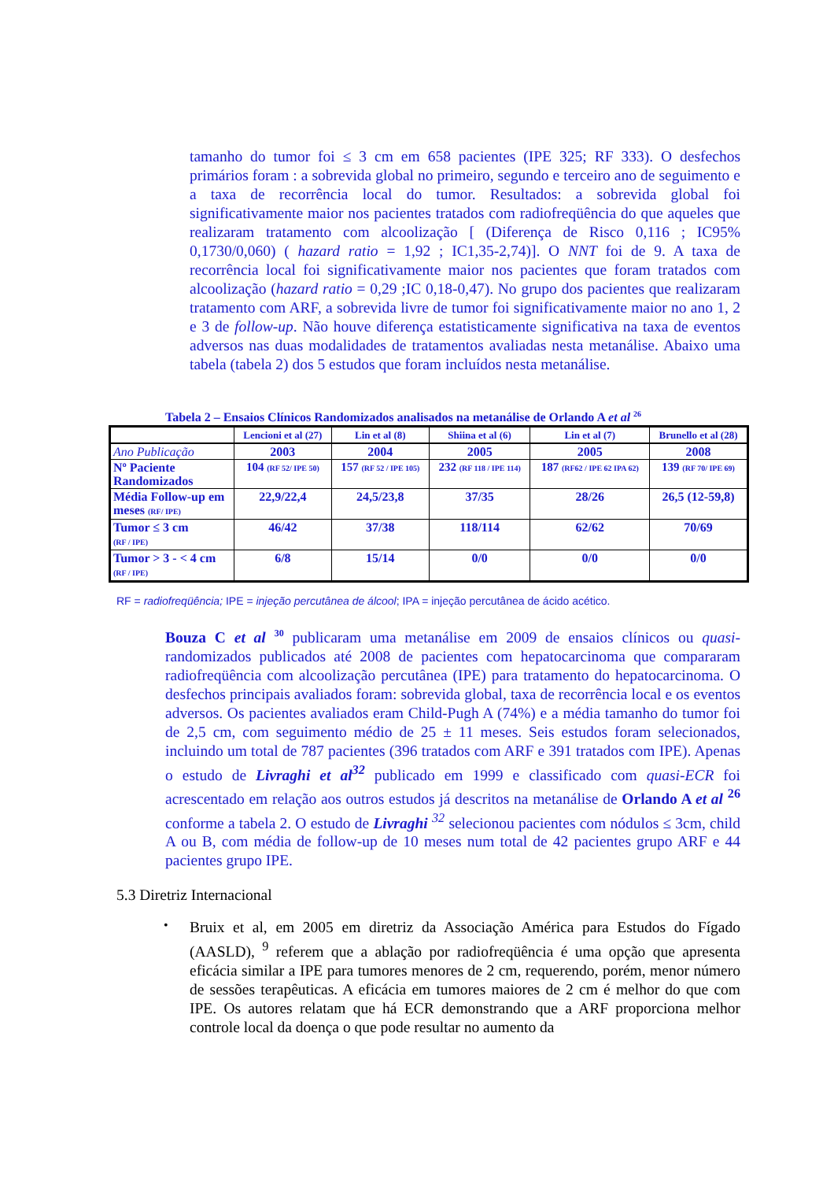tamanho do tumor foi ≤ 3 cm em 658 pacientes (IPE 325; RF 333). O desfechos primários foram : a sobrevida global no primeiro, segundo e terceiro ano de seguimento e a taxa de recorrência local do tumor. Resultados: a sobrevida global foi significativamente maior nos pacientes tratados com radiofreqüência do que aqueles que realizaram tratamento com alcoolização [ (Diferença de Risco 0,116 ; IC95% 0,1730/0,060) ( hazard ratio = 1,92 ; IC1,35-2,74)]. O NNT foi de 9. A taxa de recorrência local foi significativamente maior nos pacientes que foram tratados com alcoolização (hazard ratio = 0,29 ;IC 0,18-0,47). No grupo dos pacientes que realizaram tratamento com ARF, a sobrevida livre de tumor foi significativamente maior no ano 1, 2 e 3 de follow-up. Não houve diferença estatisticamente significativa na taxa de eventos adversos nas duas modalidades de tratamentos avaliadas nesta metanálise. Abaixo uma tabela (tabela 2) dos 5 estudos que foram incluídos nesta metanálise.
Tabela 2 – Ensaios Clínicos Randomizados analisados na metanálise de Orlando A et al <sup>26</sup>
| | Lencioni et al (27) | Lin et al (8) | Shiina et al (6) | Lin et al (7) | Brunello et al (28) |
| --- | --- | --- | --- | --- | --- |
| Ano Publicação | 2003 | 2004 | 2005 | 2005 | 2008 |
| Nº Paciente Randomizados | 104 (RF 52/ IPE 50) | 157 (RF 52 / IPE 105) | 232 (RF 118 / IPE 114) | 187 (RF62 / IPE 62 IPA 62) | 139 (RF 70/ IPE 69) |
| Média Follow-up em meses (RF/ IPE) | 22,9/22,4 | 24,5/23,8 | 37/35 | 28/26 | 26,5 (12-59,8) |
| Tumor ≤ 3 cm (RF / IPE) | 46/42 | 37/38 | 118/114 | 62/62 | 70/69 |
| Tumor > 3 - < 4 cm (RF / IPE) | 6/8 | 15/14 | 0/0 | 0/0 | 0/0 |
RF = radiofreqüência; IPE = injeção percutânea de álcool; IPA = injeção percutânea de ácido acético.
Bouza C et al <sup>30</sup> publicaram uma metanálise em 2009 de ensaios clínicos ou quasi-randomizados publicados até 2008 de pacientes com hepatocarcinoma que compararam radiofreqüência com alcoolização percutânea (IPE) para tratamento do hepatocarcinoma. O desfechos principais avaliados foram: sobrevida global, taxa de recorrência local e os eventos adversos. Os pacientes avaliados eram Child-Pugh A (74%) e a média tamanho do tumor foi de 2,5 cm, com seguimento médio de 25 ± 11 meses. Seis estudos foram selecionados, incluindo um total de 787 pacientes (396 tratados com ARF e 391 tratados com IPE). Apenas o estudo de Livraghi et al<sup>32</sup> publicado em 1999 e classificado com quasi-ECR foi acrescentado em relação aos outros estudos já descritos na metanálise de Orlando A et al <sup>26</sup> conforme a tabela 2. O estudo de Livraghi <sup>32</sup> selecionou pacientes com nódulos ≤ 3cm, child A ou B, com média de follow-up de 10 meses num total de 42 pacientes grupo ARF e 44 pacientes grupo IPE.
5.3 Diretriz Internacional
•
Bruix et al, em 2005 em diretriz da Associação América para Estudos do Fígado (AASLD), <sup>9</sup> referem que a ablação por radiofreqüência é uma opção que apresenta eficácia similar a IPE para tumores menores de 2 cm, requerendo, porém, menor número de sessões terapêuticas. A eficácia em tumores maiores de 2 cm é melhor do que com IPE. Os autores relatam que há ECR demonstrando que a ARF proporciona melhor controle local da doença o que pode resultar no aumento da